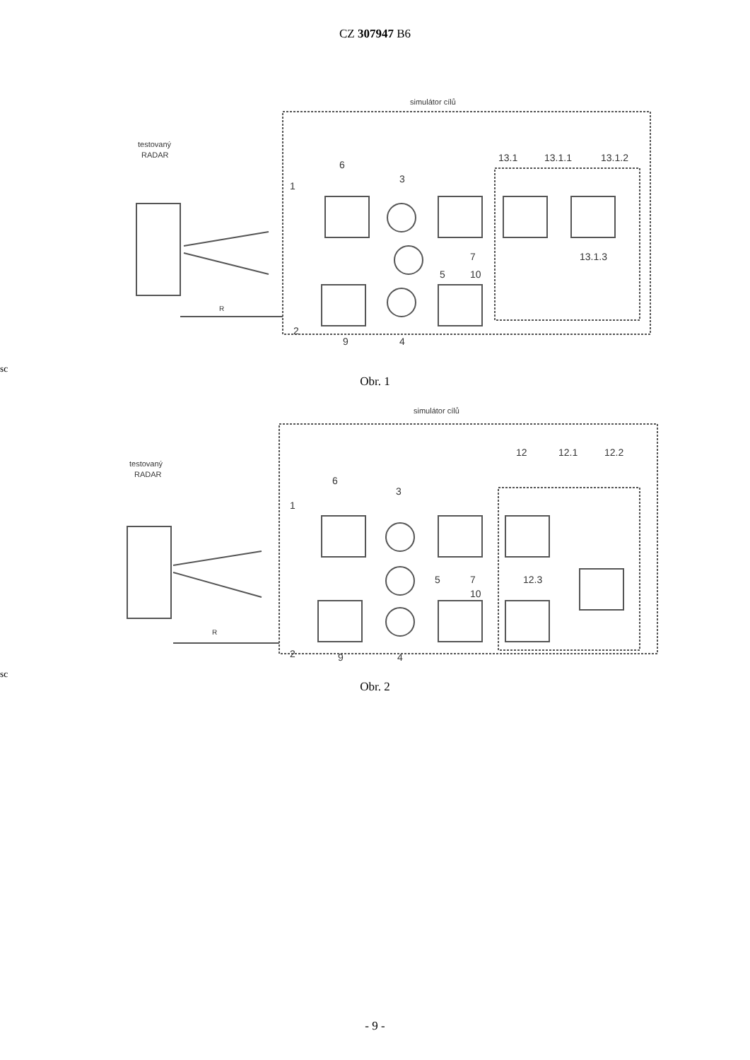CZ 307947 B6
simulátor cílů
testovaný
RADAR
1
6
3
13.1
13.1.1
13.1.2
7
5
10
13.1.3
2
9
4
Rsc
Obr. 1
simulátor cílů
testovaný
RADAR
1
6
3
12
12.1
12.2
12.3
7
5
10
2
9
4
Rsc
Obr. 2
- 9 -